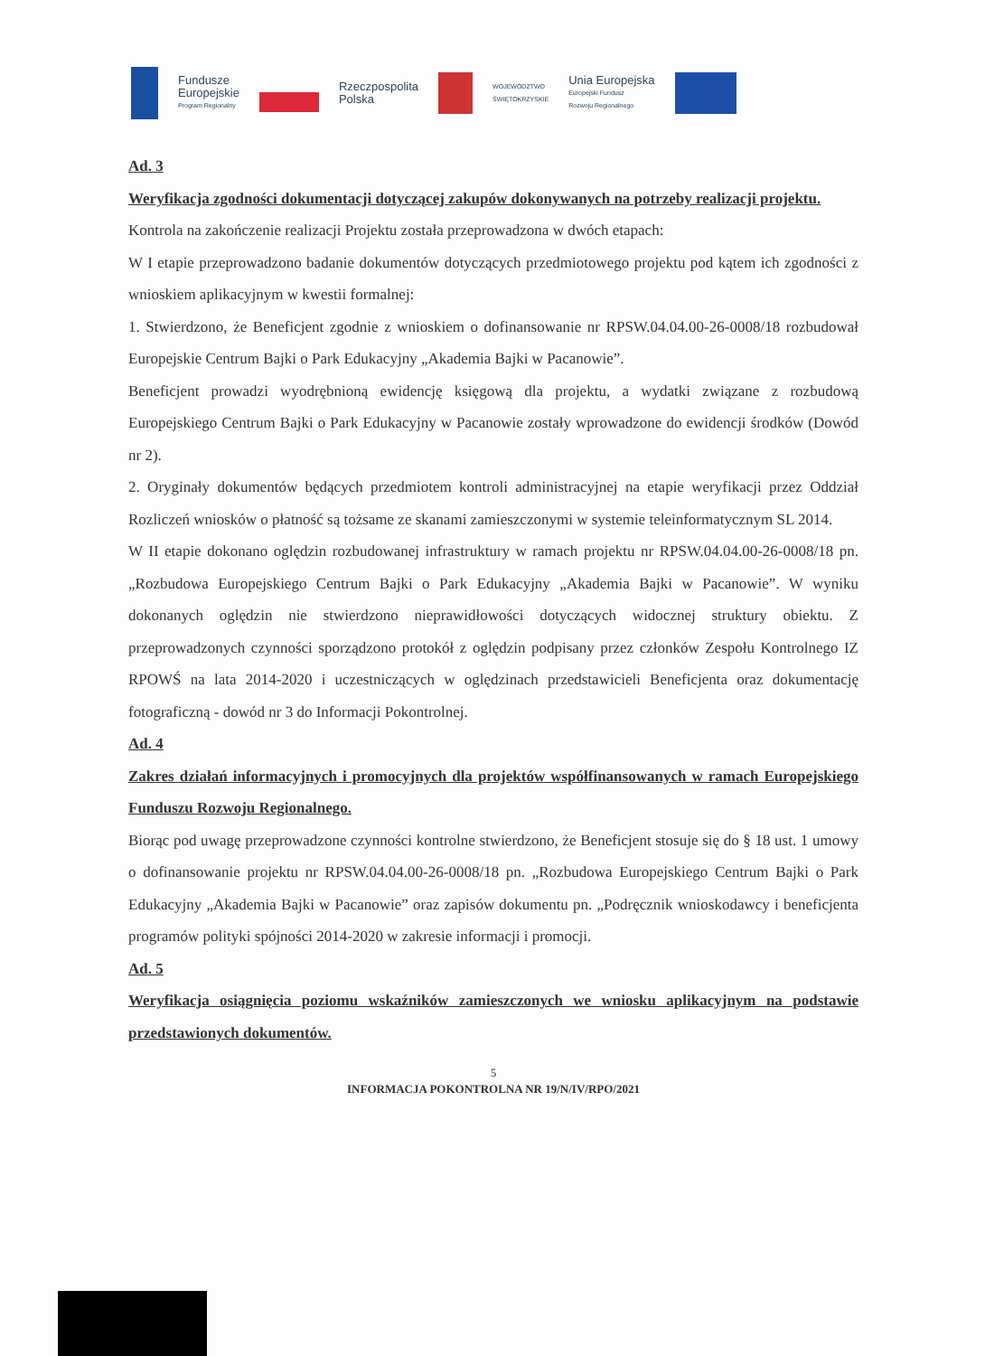Fundusze
Europejskie
Program Regionalny
Rzeczpospolita
Polska
WOJEWÓDZTWO
ŚWIĘTOKRZYSKIE
Unia Europejska
Europejski Fundusz
Rozwoju Regionalnego
Ad. 3
Weryfikacja zgodności dokumentacji dotyczącej zakupów dokonywanych na potrzeby realizacji projektu.
Kontrola na zakończenie realizacji Projektu została przeprowadzona w dwóch etapach:
W I etapie przeprowadzono badanie dokumentów dotyczących przedmiotowego projektu pod kątem ich zgodności z wnioskiem aplikacyjnym w kwestii formalnej:
1. Stwierdzono, że Beneficjent zgodnie z wnioskiem o dofinansowanie nr RPSW.04.04.00-26-0008/18 rozbudował Europejskie Centrum Bajki o Park Edukacyjny „Akademia Bajki w Pacanowie”.
Beneficjent prowadzi wyodrębnioną ewidencję księgową dla projektu, a wydatki związane z rozbudową Europejskiego Centrum Bajki o Park Edukacyjny w Pacanowie zostały wprowadzone do ewidencji środków (Dowód nr 2).
2. Oryginały dokumentów będących przedmiotem kontroli administracyjnej na etapie weryfikacji przez Oddział Rozliczeń wniosków o płatność są tożsame ze skanami zamieszczonymi w systemie teleinformatycznym SL 2014.
W II etapie dokonano oględzin rozbudowanej infrastruktury w ramach projektu nr RPSW.04.04.00-26-0008/18 pn. „Rozbudowa Europejskiego Centrum Bajki o Park Edukacyjny „Akademia Bajki w Pacanowie”. W wyniku dokonanych oględzin nie stwierdzono nieprawidłowości dotyczących widocznej struktury obiektu. Z przeprowadzonych czynności sporządzono protokół z oględzin podpisany przez członków Zespołu Kontrolnego IZ RPOWŚ na lata 2014-2020 i uczestniczących w oględzinach przedstawicieli Beneficjenta oraz dokumentację fotograficzną - dowód nr 3 do Informacji Pokontrolnej.
Ad. 4
Zakres działań informacyjnych i promocyjnych dla projektów współfinansowanych w ramach Europejskiego Funduszu Rozwoju Regionalnego.
Biorąc pod uwagę przeprowadzone czynności kontrolne stwierdzono, że Beneficjent stosuje się do § 18 ust. 1 umowy o dofinansowanie projektu nr RPSW.04.04.00-26-0008/18 pn. „Rozbudowa Europejskiego Centrum Bajki o Park Edukacyjny „Akademia Bajki w Pacanowie” oraz zapisów dokumentu pn. „Podręcznik wnioskodawcy i beneficjenta programów polityki spójności 2014-2020 w zakresie informacji i promocji.
Ad. 5
Weryfikacja osiągnięcia poziomu wskaźników zamieszczonych we wniosku aplikacyjnym na podstawie przedstawionych dokumentów.
5
INFORMACJA POKONTROLNA NR 19/N/IV/RPO/2021